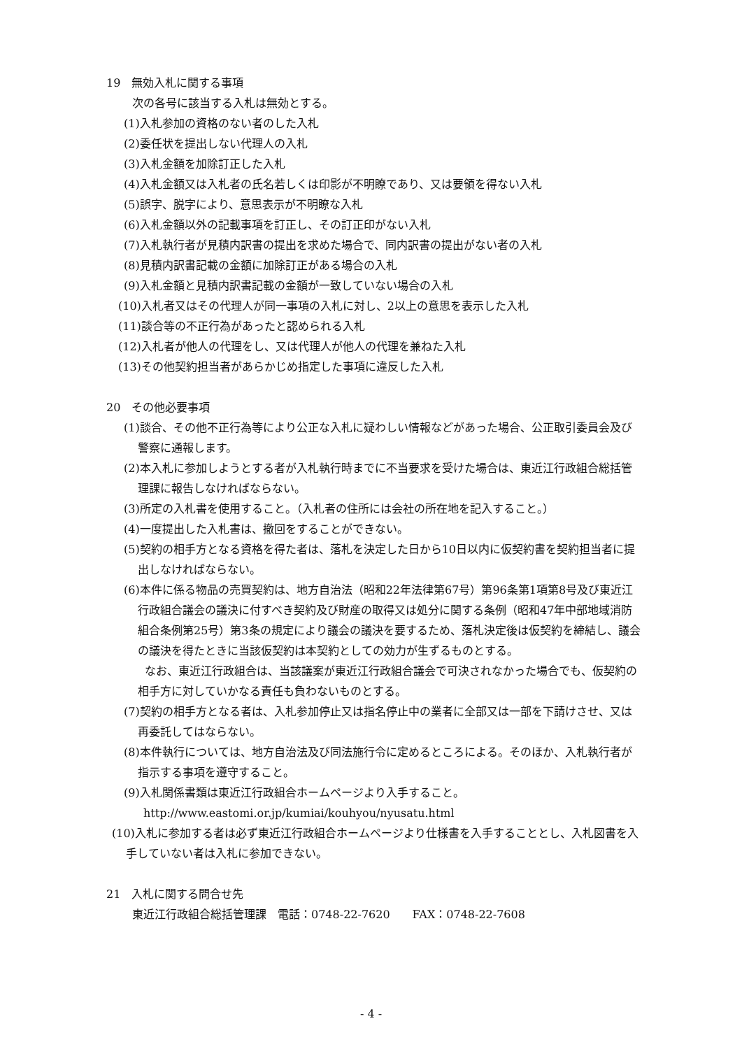19　無効入札に関する事項
次の各号に該当する入札は無効とする。
(1)入札参加の資格のない者のした入札
(2)委任状を提出しない代理人の入札
(3)入札金額を加除訂正した入札
(4)入札金額又は入札者の氏名若しくは印影が不明瞭であり、又は要領を得ない入札
(5)誤字、脱字により、意思表示が不明瞭な入札
(6)入札金額以外の記載事項を訂正し、その訂正印がない入札
(7)入札執行者が見積内訳書の提出を求めた場合で、同内訳書の提出がない者の入札
(8)見積内訳書記載の金額に加除訂正がある場合の入札
(9)入札金額と見積内訳書記載の金額が一致していない場合の入札
(10)入札者又はその代理人が同一事項の入札に対し、2以上の意思を表示した入札
(11)談合等の不正行為があったと認められる入札
(12)入札者が他人の代理をし、又は代理人が他人の代理を兼ねた入札
(13)その他契約担当者があらかじめ指定した事項に違反した入札
20　その他必要事項
(1)談合、その他不正行為等により公正な入札に疑わしい情報などがあった場合、公正取引委員会及び警察に通報します。
(2)本入札に参加しようとする者が入札執行時までに不当要求を受けた場合は、東近江行政組合総括管理課に報告しなければならない。
(3)所定の入札書を使用すること。（入札者の住所には会社の所在地を記入すること。）
(4)一度提出した入札書は、撤回をすることができない。
(5)契約の相手方となる資格を得た者は、落札を決定した日から10日以内に仮契約書を契約担当者に提出しなければならない。
(6)本件に係る物品の売買契約は、地方自治法（昭和22年法律第67号）第96条第1項第8号及び東近江行政組合議会の議決に付すべき契約及び財産の取得又は処分に関する条例（昭和47年中部地域消防組合条例第25号）第3条の規定により議会の議決を要するため、落札決定後は仮契約を締結し、議会の議決を得たときに当該仮契約は本契約としての効力が生ずるものとする。
なお、東近江行政組合は、当該議案が東近江行政組合議会で可決されなかった場合でも、仮契約の相手方に対していかなる責任も負わないものとする。
(7)契約の相手方となる者は、入札参加停止又は指名停止中の業者に全部又は一部を下請けさせ、又は再委託してはならない。
(8)本件執行については、地方自治法及び同法施行令に定めるところによる。そのほか、入札執行者が指示する事項を遵守すること。
(9)入札関係書類は東近江行政組合ホームページより入手すること。
http://www.eastomi.or.jp/kumiai/kouhyou/nyusatu.html
(10)入札に参加する者は必ず東近江行政組合ホームページより仕様書を入手することとし、入札図書を入手していない者は入札に参加できない。
21　入札に関する問合せ先
東近江行政組合総括管理課　電話：0748-22-7620　　FAX：0748-22-7608
- 4 -